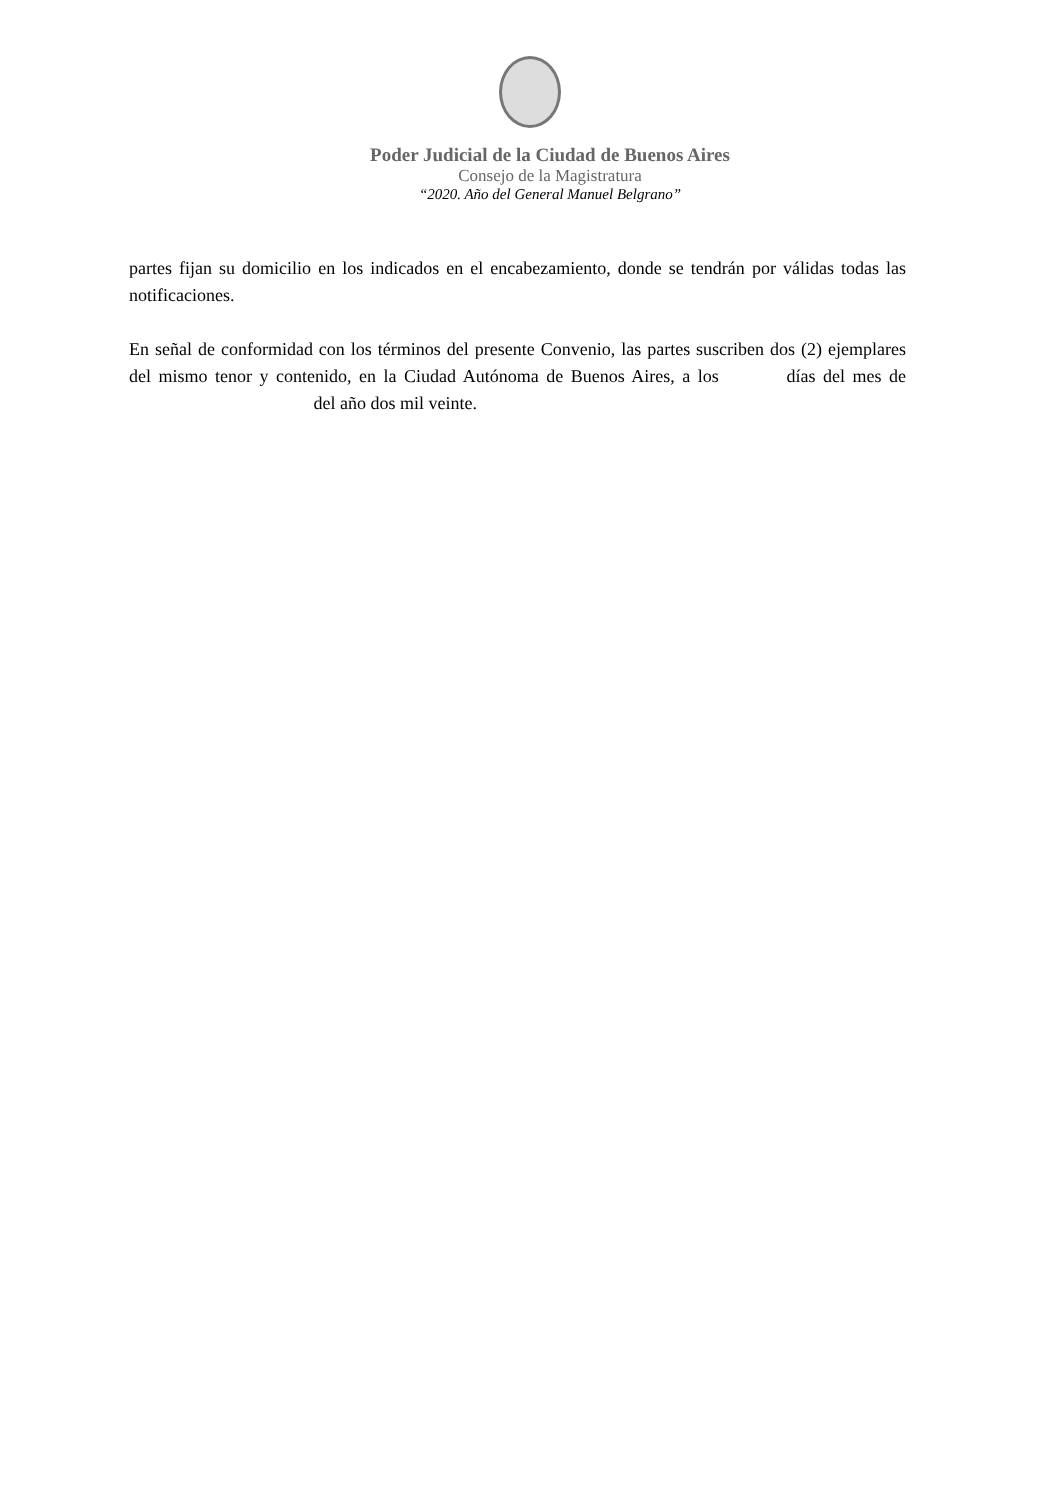Poder Judicial de la Ciudad de Buenos Aires
Consejo de la Magistratura
“2020. Año del General Manuel Belgrano”
partes fijan su domicilio en los indicados en el encabezamiento, donde se tendrán por válidas todas las notificaciones.
En señal de conformidad con los términos del presente Convenio, las partes suscriben dos (2) ejemplares del mismo tenor y contenido, en la Ciudad Autónoma de Buenos Aires, a los días del mes de del año dos mil veinte.